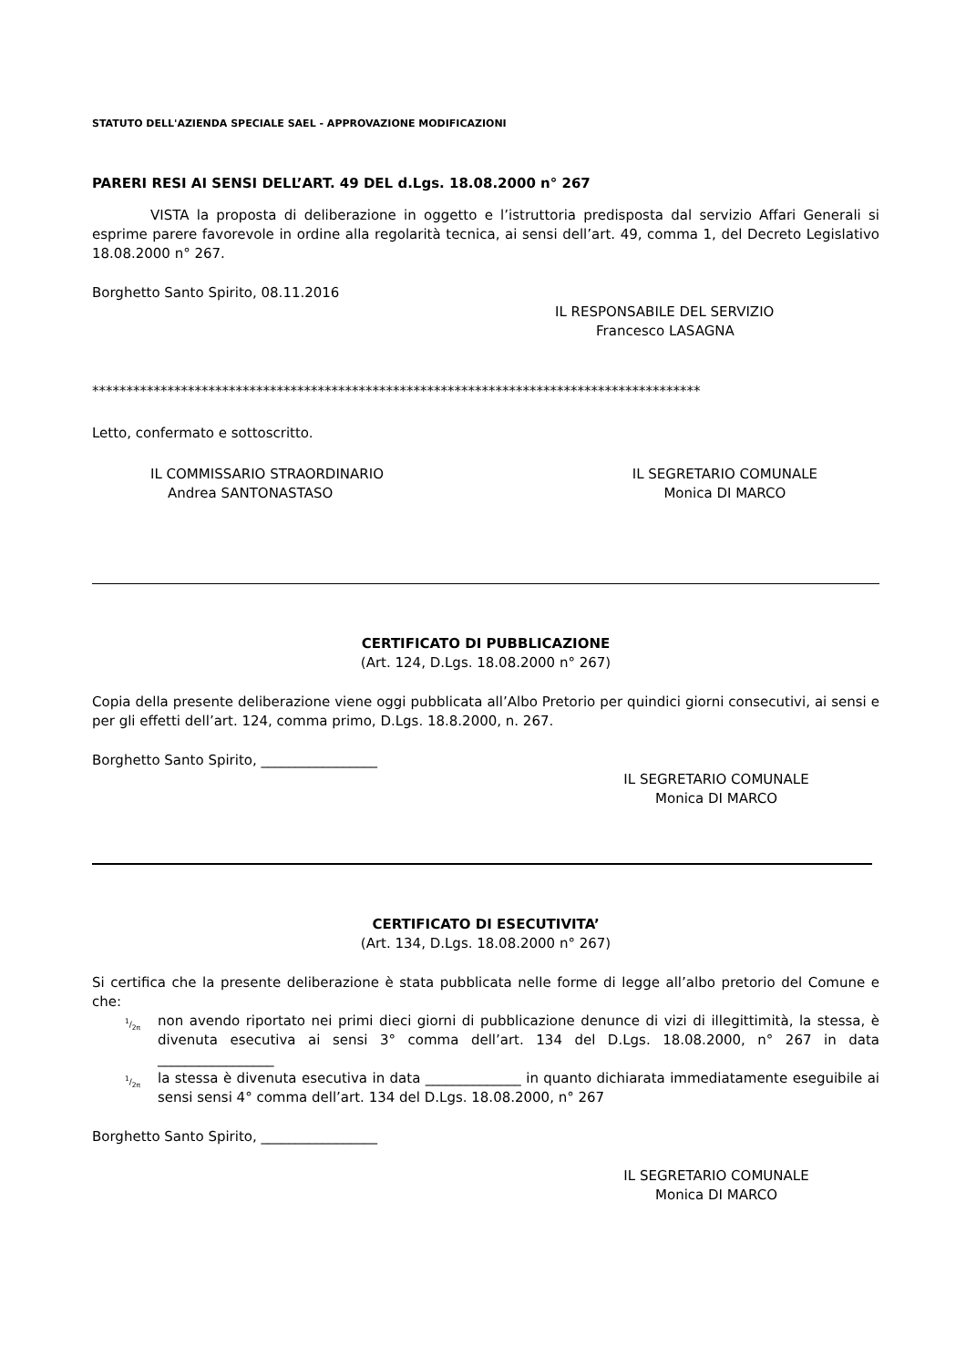STATUTO DELL'AZIENDA SPECIALE SAEL - APPROVAZIONE MODIFICAZIONI
PARERI RESI AI SENSI DELL’ART. 49 DEL d.Lgs. 18.08.2000 n° 267
VISTA la proposta di deliberazione in oggetto e l’istruttoria predisposta dal servizio Affari Generali si esprime parere favorevole in ordine alla regolarità tecnica, ai sensi dell’art. 49, comma 1, del Decreto Legislativo 18.08.2000 n° 267.
Borghetto Santo Spirito, 08.11.2016
IL RESPONSABILE DEL SERVIZIO
Francesco LASAGNA
*****************************************************************************************
Letto, confermato e sottoscritto.
IL COMMISSARIO STRAORDINARIO
Andrea SANTONASTASO
IL SEGRETARIO COMUNALE
Monica DI MARCO
CERTIFICATO DI PUBBLICAZIONE
(Art. 124, D.Lgs. 18.08.2000 n° 267)
Copia della presente deliberazione viene oggi pubblicata all’Albo Pretorio per quindici giorni consecutivi, ai sensi e per gli effetti dell’art. 124, comma primo, D.Lgs. 18.8.2000, n. 267.
Borghetto Santo Spirito, _________________
IL SEGRETARIO COMUNALE
Monica DI MARCO
CERTIFICATO DI ESECUTIVITA’
(Art. 134, D.Lgs. 18.08.2000 n° 267)
Si certifica che la presente deliberazione è stata pubblicata nelle forme di legge all’albo pretorio del Comune e che:
1/2π
non avendo riportato nei primi dieci giorni di pubblicazione denunce di vizi di illegittimità, la stessa, è divenuta esecutiva ai sensi 3° comma dell’art. 134 del D.Lgs. 18.08.2000, n° 267 in data _________________
1/2π
la stessa è divenuta esecutiva in data ______________ in quanto dichiarata immediatamente eseguibile ai sensi sensi 4° comma dell’art. 134 del D.Lgs. 18.08.2000, n° 267
Borghetto Santo Spirito, _________________
IL SEGRETARIO COMUNALE
Monica DI MARCO